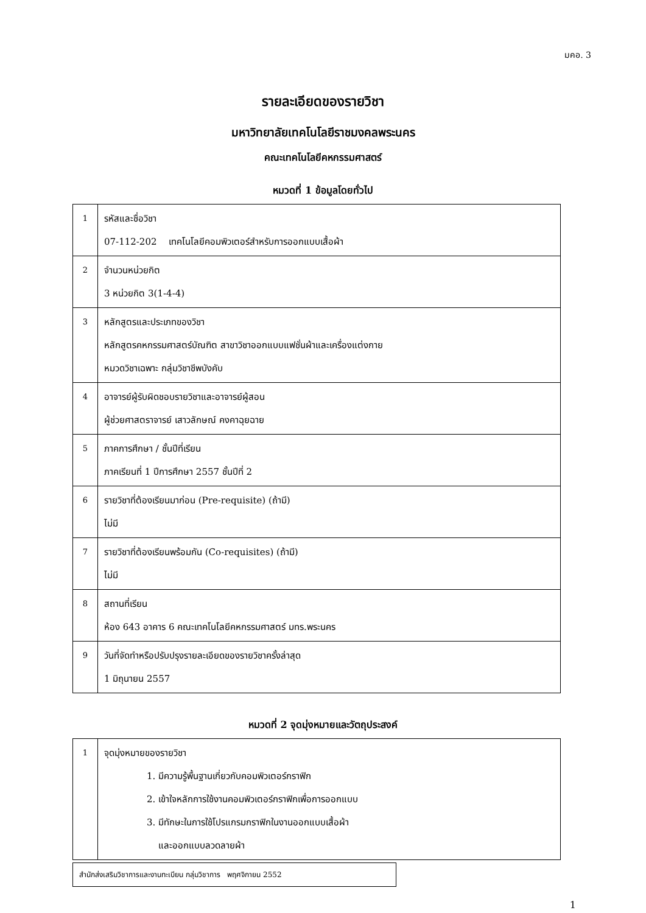มคอ. 3
รายละเอียดของรายวิชา
มหาวิทยาลัยเทคโนโลยีราชมงคลพระนคร
คณะเทคโนโลยีคหกรรมศาสตร์
หมวดที่ 1 ข้อมูลโดยทั่วไป
| 1 | รหัสและชื่อวิชา 07-112-202 เทคโนโลยีคอมพิวเตอร์สำหรับการออกแบบเสื้อผ้า |
| 2 | จำนวนหน่วยกิต 3 หน่วยกิต 3(1-4-4) |
| 3 | หลักสูตรและประเภทของวิชา หลักสูตรคหกรรมศาสตร์บัณฑิต สาขาวิชาออกแบบแฟชั่นผ้าและเครื่องแต่งกาย หมวดวิชาเฉพาะ กลุ่มวิชาชีพบังคับ |
| 4 | อาจารย์ผู้รับผิดชอบรายวิชาและอาจารย์ผู้สอน ผู้ช่วยศาสตราจารย์ เสาวลักษณ์ คงคาฉุยฉาย |
| 5 | ภาคการศึกษา / ชั้นปีที่เรียน ภาคเรียนที่ 1 ปีการศึกษา 2557 ชั้นปีที่ 2 |
| 6 | รายวิชาที่ต้องเรียนมาก่อน (Pre-requisite) (ถ้ามี) ไม่มี |
| 7 | รายวิชาที่ต้องเรียนพร้อมกัน (Co-requisites) (ถ้ามี) ไม่มี |
| 8 | สถานที่เรียน ห้อง 643 อาคาร 6 คณะเทคโนโลยีคหกรรมศาสตร์ มทร.พระนคร |
| 9 | วันที่จัดทำหรือปรับปรุงรายละเอียดของรายวิชาครั้งล่าสุด 1 มิถุนายน 2557 |
หมวดที่ 2 จุดมุ่งหมายและวัตถุประสงค์
| 1 | จุดมุ่งหมายของรายวิชา 1. มีความรู้พื้นฐานเกี่ยวกับคอมพิวเตอร์กราฟิก 2. เข้าใจหลักการใช้งานคอมพิวเตอร์กราฟิกเพื่อการออกแบบ 3. มีทักษะในการใช้โปรแกรมกราฟิกในงานออกแบบเสื้อผ้า และออกแบบลวดลายผ้า |
สำนักส่งเสริมวิชาการและงานทะเบียน กลุ่มวิชาการ พฤศจิกายน 2552
1